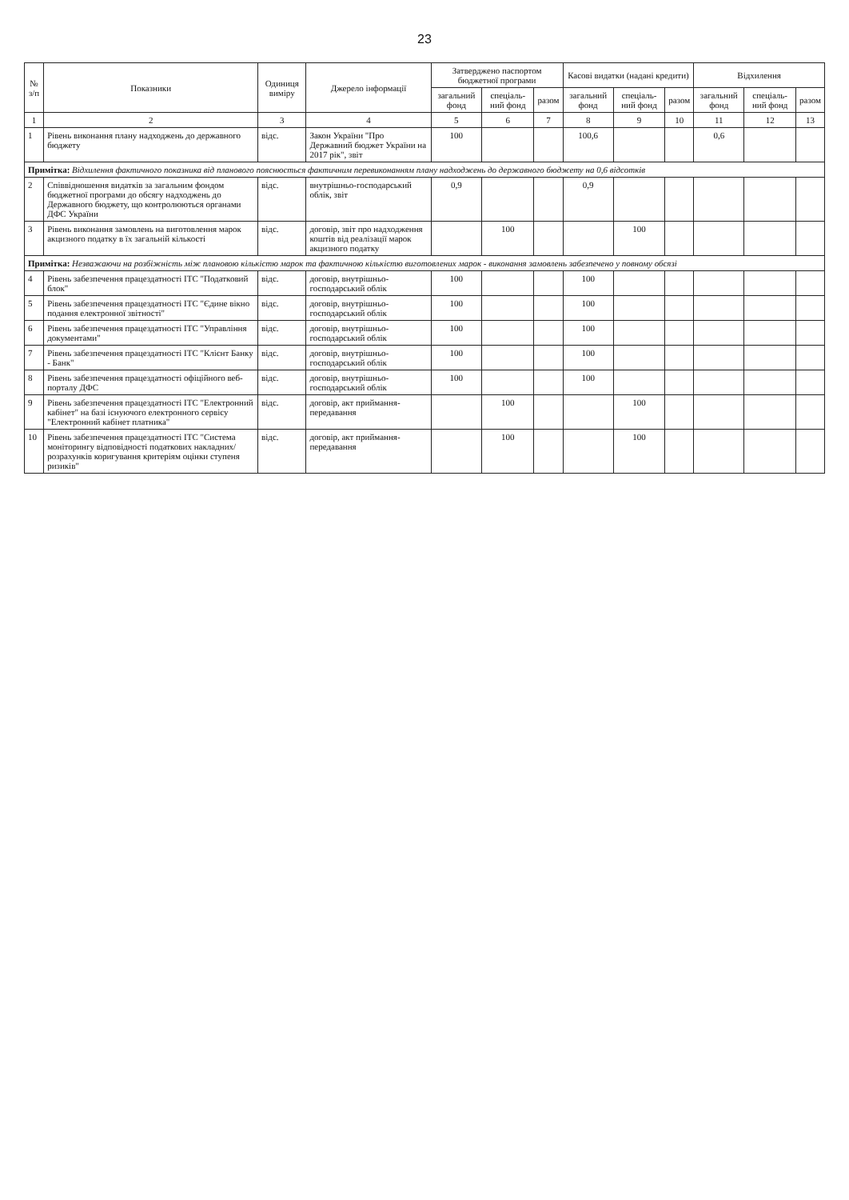23
| № з/п | Показники | Одиниця виміру | Джерело інформації | Затверджено паспортом бюджетної програми | | | Касові видатки (надані кредити) | | | Відхилення | | |
| --- | --- | --- | --- | --- | --- | --- | --- | --- | --- | --- | --- | --- |
| | | | | загальний фонд | спеціаль-ний фонд | разом | загальний фонд | спеціаль-ний фонд | разом | загальний фонд | спеціаль-ний фонд | разом |
| 1 | 2 | 3 | 4 | 5 | 6 | 7 | 8 | 9 | 10 | 11 | 12 | 13 |
| 1 | Рівень виконання плану надходжень до державного бюджету | відс. | Закон України "Про Державний бюджет України на 2017 рік", звіт | 100 | | | 100,6 | | | 0,6 | | |
| Примітка: Відхилення фактичного показника від планового пояснюється фактичним перевиконанням плану надходжень до державного бюджету на 0,6 відсотків | | | | | | | | | | | | |
| 2 | Співвідношення видатків за загальним фондом бюджетної програми до обсягу надходжень до Державного бюджету, що контролюються органами ДФС України | відс. | внутрішньо-господарський облік, звіт | 0,9 | | | 0,9 | | | | | |
| 3 | Рівень виконання замовлень на виготовлення марок акцизного податку в їх загальній кількості | відс. | договір, звіт про надходження коштів від реалізації марок акцизного податку | | 100 | | | 100 | | | | |
| Примітка: Незважаючи на розбіжність між плановою кількістю марок та фактичною кількістю виготовлених марок - виконання замовлень забезпечено у повному обсязі | | | | | | | | | | | | |
| 4 | Рівень забезпечення працездатності ІТС "Податковий блок" | відс. | договір, внутрішньо-господарський облік | 100 | | | 100 | | | | | |
| 5 | Рівень забезпечення працездатності ІТС "Єдине вікно подання електронної звітності" | відс. | договір, внутрішньо-господарський облік | 100 | | | 100 | | | | | |
| 6 | Рівень забезпечення працездатності ІТС "Управління документами" | відс. | договір, внутрішньо-господарський облік | 100 | | | 100 | | | | | |
| 7 | Рівень забезпечення працездатності ІТС "Клієнт Банку - Банк" | відс. | договір, внутрішньо-господарський облік | 100 | | | 100 | | | | | |
| 8 | Рівень забезпечення працездатності офіційного веб-порталу ДФС | відс. | договір, внутрішньо-господарський облік | 100 | | | 100 | | | | | |
| 9 | Рівень забезпечення працездатності ІТС "Електронний кабінет" на базі існуючого електронного сервісу "Електронний кабінет платника" | відс. | договір, акт приймання-передавання | | 100 | | | 100 | | | | |
| 10 | Рівень забезпечення працездатності ІТС "Система моніторингу відповідності податкових накладних/розрахунків коригування критеріям оцінки ступеня ризиків" | відс. | договір, акт приймання-передавання | | 100 | | | 100 | | | | |